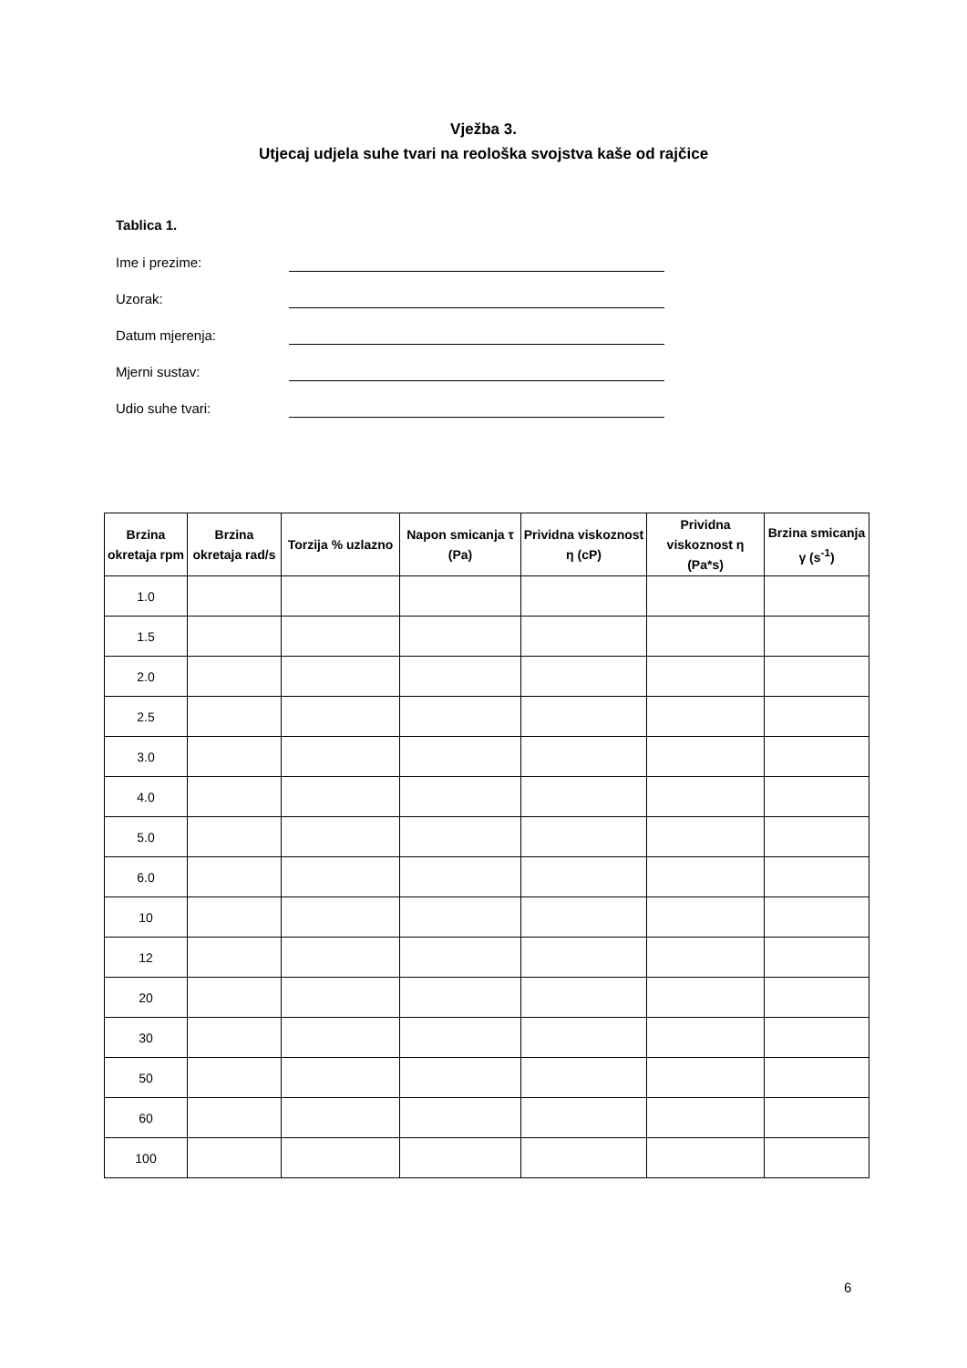Vježba 3.
Utjecaj udjela suhe tvari na reološka svojstva kaše od rajčice
Tablica 1.
Ime i prezime:
Uzorak:
Datum mjerenja:
Mjerni sustav:
Udio suhe tvari:
| Brzina okretaja rpm | Brzina okretaja rad/s | Torzija % uzlazno | Napon smicanja τ (Pa) | Prividna viskoznost η (cP) | Prividna viskoznost η (Pa*s) | Brzina smicanja γ (s<sup>-1</sup>) |
| --- | --- | --- | --- | --- | --- | --- |
| 1.0 | | | | | | |
| 1.5 | | | | | | |
| 2.0 | | | | | | |
| 2.5 | | | | | | |
| 3.0 | | | | | | |
| 4.0 | | | | | | |
| 5.0 | | | | | | |
| 6.0 | | | | | | |
| 10 | | | | | | |
| 12 | | | | | | |
| 20 | | | | | | |
| 30 | | | | | | |
| 50 | | | | | | |
| 60 | | | | | | |
| 100 | | | | | | |
6